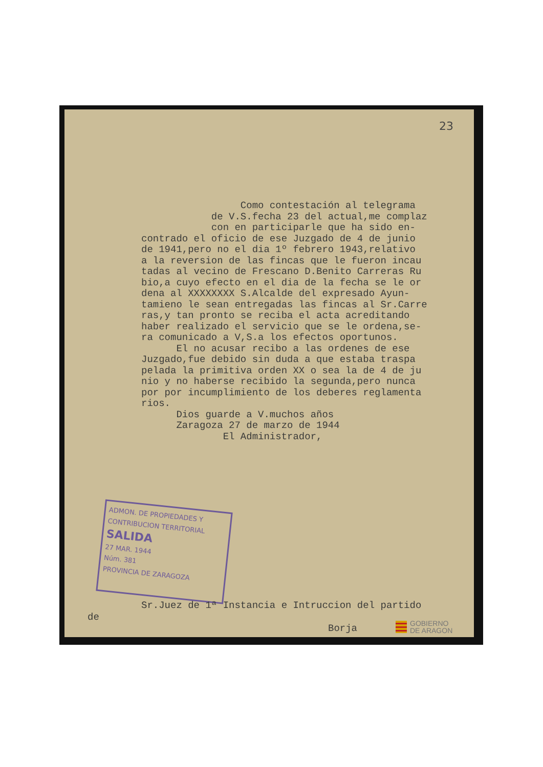23
Como contestación al telegrama de V.S.fecha 23 del actual,me complaz con en participarle que ha sido en- contrado el oficio de ese Juzgado de 4 de junio de 1941,pero no el dia 1º febrero 1943,relativo a la reversion de las fincas que le fueron incau tadas al vecino de Frescano D.Benito Carreras Ru bio,a cuyo efecto en el dia de la fecha se le or dena al XXXXXXXX S.Alcalde del expresado Ayun- tamieno le sean entregadas las fincas al Sr.Carre ras,y tan pronto se reciba el acta acreditando haber realizado el servicio que se le ordena,se- ra comunicado a V,S.a los efectos oportunos. El no acusar recibo a las ordenes de ese Juzgado,fue debido sin duda a que estaba traspa pelada la primitiva orden XX o sea la de 4 de ju nio y no haberse recibido la segunda,pero nunca por por incumplimiento de los deberes reglamenta rios. Dios guarde a V.muchos años Zaragoza 27 de marzo de 1944 El Administrador,
ADMON. DE PROPIEDADES Y CONTRIBUCION TERRITORIAL
SALIDA
27 MAR. 1944
Núm. 381
PROVINCIA DE ZARAGOZA
Sr.Juez de 1ª Instancia e Intruccion del partido
de
Borja
GOBIERNO
DE ARAGON